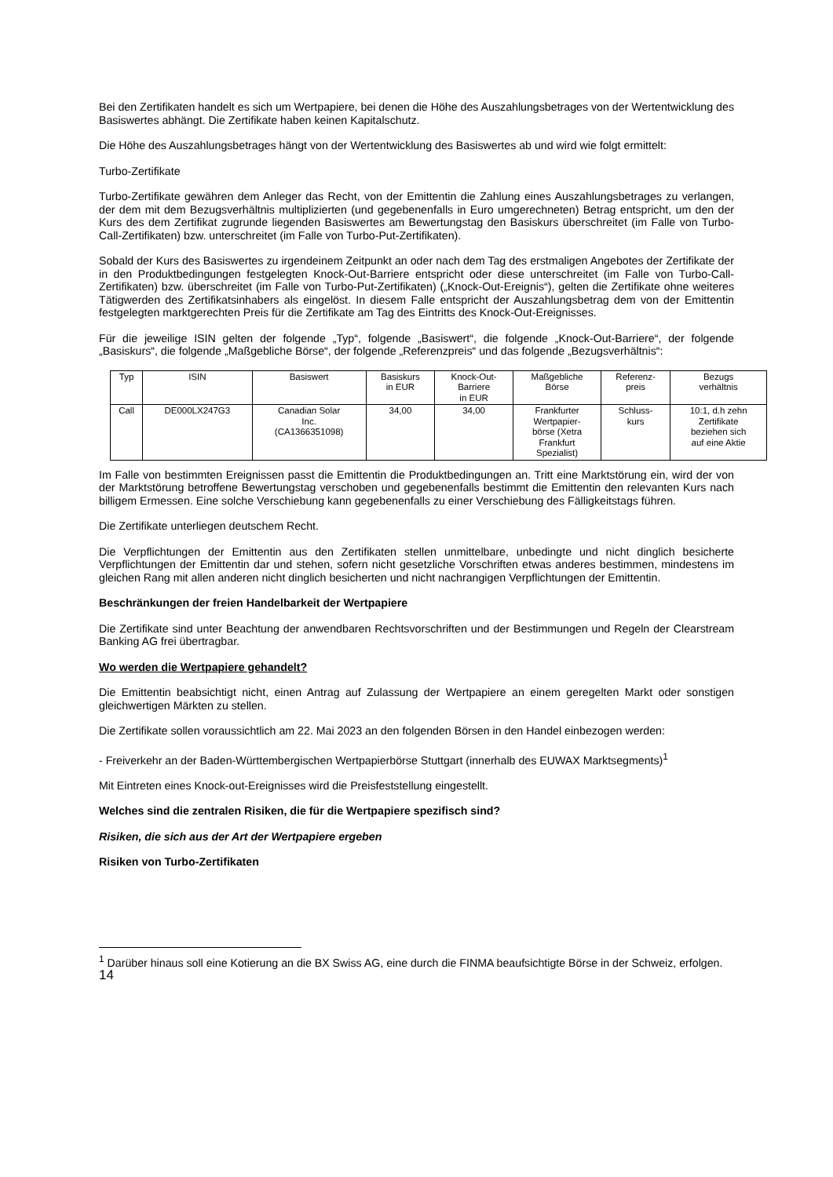Bei den Zertifikaten handelt es sich um Wertpapiere, bei denen die Höhe des Auszahlungsbetrages von der Wertentwicklung des Basiswertes abhängt. Die Zertifikate haben keinen Kapitalschutz.
Die Höhe des Auszahlungsbetrages hängt von der Wertentwicklung des Basiswertes ab und wird wie folgt ermittelt:
Turbo-Zertifikate
Turbo-Zertifikate gewähren dem Anleger das Recht, von der Emittentin die Zahlung eines Auszahlungsbetrages zu verlangen, der dem mit dem Bezugsverhältnis multiplizierten (und gegebenenfalls in Euro umgerechneten) Betrag entspricht, um den der Kurs des dem Zertifikat zugrunde liegenden Basiswertes am Bewertungstag den Basiskurs überschreitet (im Falle von Turbo-Call-Zertifikaten) bzw. unterschreitet (im Falle von Turbo-Put-Zertifikaten).
Sobald der Kurs des Basiswertes zu irgendeinem Zeitpunkt an oder nach dem Tag des erstmaligen Angebotes der Zertifikate der in den Produktbedingungen festgelegten Knock-Out-Barriere entspricht oder diese unterschreitet (im Falle von Turbo-Call-Zertifikaten) bzw. überschreitet (im Falle von Turbo-Put-Zertifikaten) („Knock-Out-Ereignis“), gelten die Zertifikate ohne weiteres Tätigwerden des Zertifikatsinhabers als eingelöst. In diesem Falle entspricht der Auszahlungsbetrag dem von der Emittentin festgelegten marktgerechten Preis für die Zertifikate am Tag des Eintritts des Knock-Out-Ereignisses.
Für die jeweilige ISIN gelten der folgende „Typ“, folgende „Basiswert“, die folgende „Knock-Out-Barriere“, der folgende „Basiskurs“, die folgende „Maßgebliche Börse“, der folgende „Referenzpreis“ und das folgende „Bezugsverhältnis“:
| Typ | ISIN | Basiswert | Basiskurs in EUR | Knock-Out- Barriere in EUR | Maßgebliche Börse | Referenz- preis | Bezugs verhältnis |
| --- | --- | --- | --- | --- | --- | --- | --- |
| Call | DE000LX247G3 | Canadian Solar Inc. (CA1366351098) | 34,00 | 34,00 | Frankfurter Wertpapier- börse (Xetra Frankfurt Spezialist) | Schluss- kurs | 10:1, d.h zehn Zertifikate beziehen sich auf eine Aktie |
Im Falle von bestimmten Ereignissen passt die Emittentin die Produktbedingungen an. Tritt eine Marktstörung ein, wird der von der Marktstörung betroffene Bewertungstag verschoben und gegebenenfalls bestimmt die Emittentin den relevanten Kurs nach billigem Ermessen. Eine solche Verschiebung kann gegebenenfalls zu einer Verschiebung des Fälligkeitstags führen.
Die Zertifikate unterliegen deutschem Recht.
Die Verpflichtungen der Emittentin aus den Zertifikaten stellen unmittelbare, unbedingte und nicht dinglich besicherte Verpflichtungen der Emittentin dar und stehen, sofern nicht gesetzliche Vorschriften etwas anderes bestimmen, mindestens im gleichen Rang mit allen anderen nicht dinglich besicherten und nicht nachrangigen Verpflichtungen der Emittentin.
Beschränkungen der freien Handelbarkeit der Wertpapiere
Die Zertifikate sind unter Beachtung der anwendbaren Rechtsvorschriften und der Bestimmungen und Regeln der Clearstream Banking AG frei übertragbar.
Wo werden die Wertpapiere gehandelt?
Die Emittentin beabsichtigt nicht, einen Antrag auf Zulassung der Wertpapiere an einem geregelten Markt oder sonstigen gleichwertigen Märkten zu stellen.
Die Zertifikate sollen voraussichtlich am 22. Mai 2023 an den folgenden Börsen in den Handel einbezogen werden:
- Freiverkehr an der Baden-Württembergischen Wertpapierbörse Stuttgart (innerhalb des EUWAX Marktsegments)<sup>1</sup>
Mit Eintreten eines Knock-out-Ereignisses wird die Preisfeststellung eingestellt.
Welches sind die zentralen Risiken, die für die Wertpapiere spezifisch sind?
Risiken, die sich aus der Art der Wertpapiere ergeben
Risiken von Turbo-Zertifikaten
<sup>1</sup> Darüber hinaus soll eine Kotierung an die BX Swiss AG, eine durch die FINMA beaufsichtigte Börse in der Schweiz, erfolgen.
14